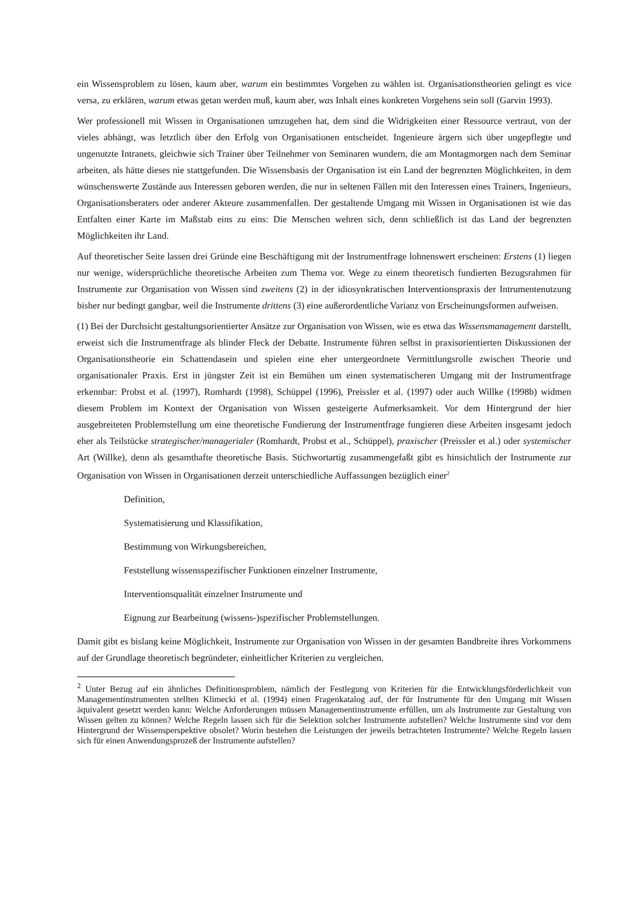ein Wissensproblem zu lösen, kaum aber, warum ein bestimmtes Vorgehen zu wählen ist. Organisationstheorien gelingt es vice versa, zu erklären, warum etwas getan werden muß, kaum aber, was Inhalt eines konkreten Vorgehens sein soll (Garvin 1993).
Wer professionell mit Wissen in Organisationen umzugehen hat, dem sind die Widrigkeiten einer Ressource vertraut, von der vieles abhängt, was letztlich über den Erfolg von Organisationen entscheidet. Ingenieure ärgern sich über ungepflegte und ungenutzte Intranets, gleichwie sich Trainer über Teilnehmer von Seminaren wundern, die am Montagmorgen nach dem Seminar arbeiten, als hätte dieses nie stattgefunden. Die Wissensbasis der Organisation ist ein Land der begrenzten Möglichkeiten, in dem wünschenswerte Zustände aus Interessen geboren werden, die nur in seltenen Fällen mit den Interessen eines Trainers, Ingenieurs, Organisationsberaters oder anderer Akteure zusammenfallen. Der gestaltende Umgang mit Wissen in Organisationen ist wie das Entfalten einer Karte im Maßstab eins zu eins: Die Menschen wehren sich, denn schließlich ist das Land der begrenzten Möglichkeiten ihr Land.
Auf theoretischer Seite lassen drei Gründe eine Beschäftigung mit der Instrumentfrage lohnenswert erscheinen: Erstens (1) liegen nur wenige, widersprüchliche theoretische Arbeiten zum Thema vor. Wege zu einem theoretisch fundierten Bezugsrahmen für Instrumente zur Organisation von Wissen sind zweitens (2) in der idiosynkratischen Interventionspraxis der Intrumentenutzung bisher nur bedingt gangbar, weil die Instrumente drittens (3) eine außerordentliche Varianz von Erscheinungsformen aufweisen.
(1) Bei der Durchsicht gestaltungsorientierter Ansätze zur Organisation von Wissen, wie es etwa das Wissensmanagement darstellt, erweist sich die Instrumentfrage als blinder Fleck der Debatte. Instrumente führen selbst in praxisorientierten Diskussionen der Organisationstheorie ein Schattendasein und spielen eine eher untergeordnete Vermittlungsrolle zwischen Theorie und organisationaler Praxis. Erst in jüngster Zeit ist ein Bemühen um einen systematischeren Umgang mit der Instrumentfrage erkennbar: Probst et al. (1997), Romhardt (1998), Schüppel (1996), Preissler et al. (1997) oder auch Willke (1998b) widmen diesem Problem im Kontext der Organisation von Wissen gesteigerte Aufmerksamkeit. Vor dem Hintergrund der hier ausgebreiteten Problemstellung um eine theoretische Fundierung der Instrumentfrage fungieren diese Arbeiten insgesamt jedoch eher als Teilstücke strategischer/managerialer (Romhardt, Probst et al., Schüppel), praxischer (Preissler et al.) oder systemischer Art (Willke), denn als gesamthafte theoretische Basis. Stichwortartig zusammengefaßt gibt es hinsichtlich der Instrumente zur Organisation von Wissen in Organisationen derzeit unterschiedliche Auffassungen bezüglich einer<sup>2</sup>
Definition,
Systematisierung und Klassifikation,
Bestimmung von Wirkungsbereichen,
Feststellung wissensspezifischer Funktionen einzelner Instrumente,
Interventionsqualität einzelner Instrumente und
Eignung zur Bearbeitung (wissens-)spezifischer Problemstellungen.
Damit gibt es bislang keine Möglichkeit, Instrumente zur Organisation von Wissen in der gesamten Bandbreite ihres Vorkommens auf der Grundlage theoretisch begründeter, einheitlicher Kriterien zu vergleichen.
<sup>2</sup> Unter Bezug auf ein ähnliches Definitionsproblem, nämlich der Festlegung von Kriterien für die Entwicklungsförderlichkeit von Managementinstrumenten stellten Klimecki et al. (1994) einen Fragenkatalog auf, der für Instrumente für den Umgang mit Wissen äquivalent gesetzt werden kann: Welche Anforderungen müssen Managementinstrumente erfüllen, um als Instrumente zur Gestaltung von Wissen gelten zu können? Welche Regeln lassen sich für die Selektion solcher Instrumente aufstellen? Welche Instrumente sind vor dem Hintergrund der Wissensperspektive obsolet? Worin bestehen die Leistungen der jeweils betrachteten Instrumente? Welche Regeln lassen sich für einen Anwendungsprozeß der Instrumente aufstellen?